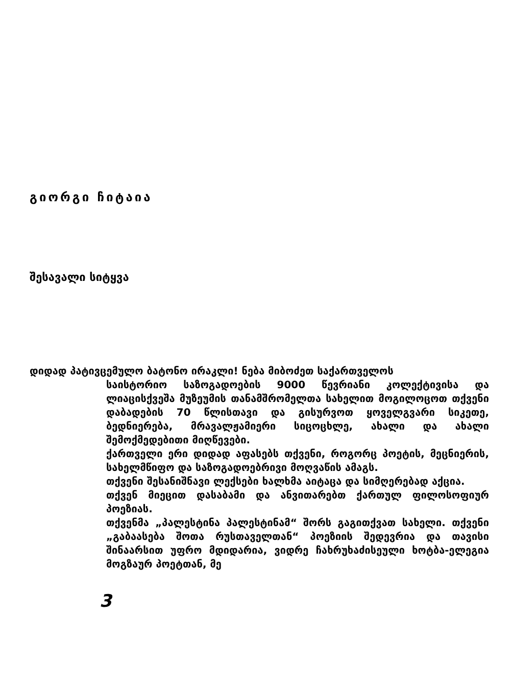გიორგი ჩიტაია
შესავალი სიტყვა
დიდად პატივცემულო ბატონო ირაკლი! ნება მიბოძეთ საქართველოს
საისტორიო საზოგადოების 9000 წევრიანი კოლექტივისა და ლიაცისქვეშა მუზეუმის თანამშრომელთა სახელით მოგილოცოთ თქვენი დაბადების 70 წლისთავი და გისურვოთ ყოველგვარი სიკეთე, ბედნიერება, მრავალჟამიერი სიცოცხლე, ახალი და ახალი შემოქმედებითი მიღწევები.
ქართველი ერი დიდად აფასებს თქვენი, როგორც პოეტის, მეცნიერის, სახელმწიფო და საზოგადოებრივი მოღვაწის ამაგს.
თქვენი შესანიშნავი ლექსები ხალხმა აიტაცა და სიმღერებად აქცია.
თქვენ მიეცით დასაბამი და ანვითარებთ ქართულ ფილოსოფიურ პოეზიას.
თქვენმა „პალესტინა პალესტინამ“ შორს გაგითქვათ სახელი. თქვენი „გაბაასება შოთა რუსთაველთან“ პოეზიის შედევრია და თავისი შინაარსით უფრო მდიდარია, ვიდრე ჩახრუხაძისეული ხოტბა-ელეგია მოგზაურ პოეტთან, მე
3